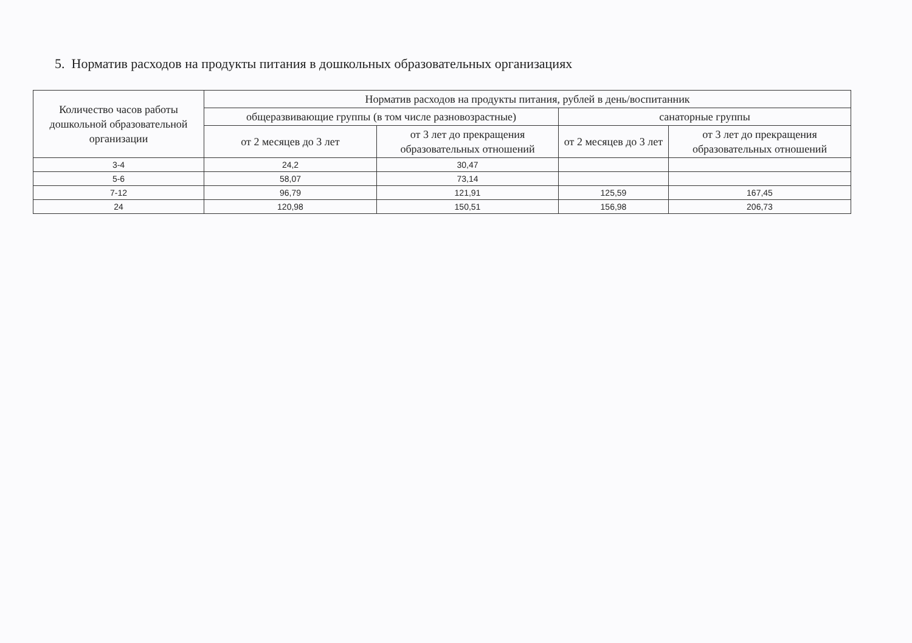5. Норматив расходов на продукты питания в дошкольных образовательных организациях
| Количество часов работы дошкольной образовательной организации | Норматив расходов на продукты питания, рублей в день/воспитанник | | | |
| --- | --- | --- | --- | --- |
| | общеразвивающие группы (в том числе разновозрастные) | | санаторные группы | |
| | от 2 месяцев до 3 лет | от 3 лет до прекращения образовательных отношений | от 2 месяцев до 3 лет | от 3 лет до прекращения образовательных отношений |
| 3-4 | 24,2 | 30,47 | | |
| 5-6 | 58,07 | 73,14 | | |
| 7-12 | 96,79 | 121,91 | 125,59 | 167,45 |
| 24 | 120,98 | 150,51 | 156,98 | 206,73 |